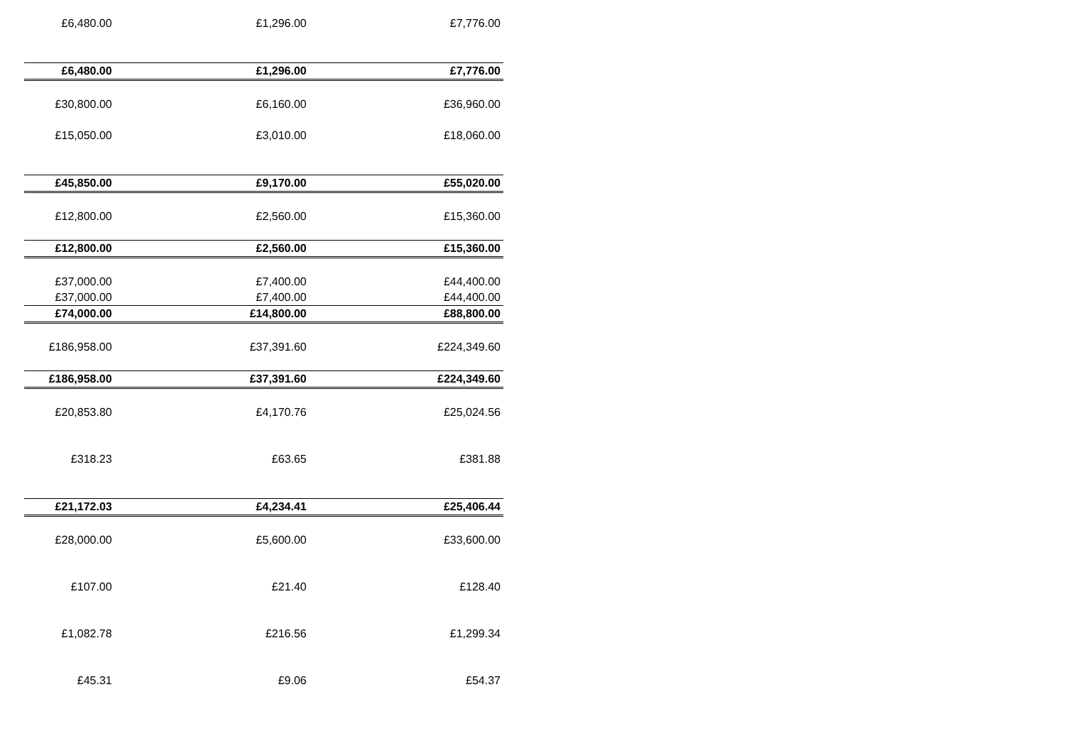| £6,480.00 | £1,296.00 | £7,776.00 |
| £6,480.00 | £1,296.00 | £7,776.00 |
| £30,800.00 | £6,160.00 | £36,960.00 |
| £15,050.00 | £3,010.00 | £18,060.00 |
| £45,850.00 | £9,170.00 | £55,020.00 |
| £12,800.00 | £2,560.00 | £15,360.00 |
| £12,800.00 | £2,560.00 | £15,360.00 |
| £37,000.00 | £7,400.00 | £44,400.00 |
| £37,000.00 | £7,400.00 | £44,400.00 |
| £74,000.00 | £14,800.00 | £88,800.00 |
| £186,958.00 | £37,391.60 | £224,349.60 |
| £186,958.00 | £37,391.60 | £224,349.60 |
| £20,853.80 | £4,170.76 | £25,024.56 |
| £318.23 | £63.65 | £381.88 |
| £21,172.03 | £4,234.41 | £25,406.44 |
| £28,000.00 | £5,600.00 | £33,600.00 |
| £107.00 | £21.40 | £128.40 |
| £1,082.78 | £216.56 | £1,299.34 |
| £45.31 | £9.06 | £54.37 |